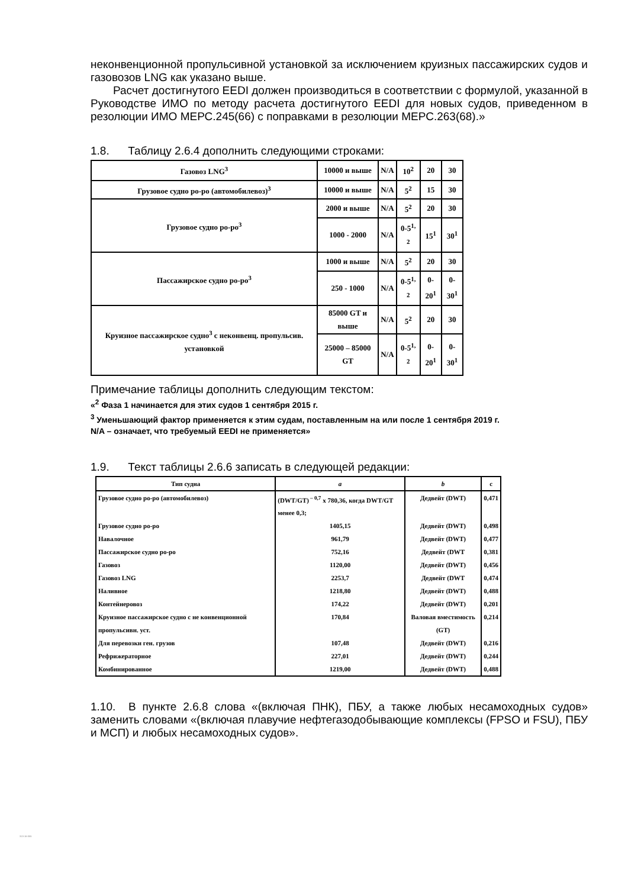неконвенционной пропульсивной установкой за исключением круизных пассажирских судов и газовозов LNG как указано выше.
Расчет достигнутого EEDI должен производиться в соответствии с формулой, указанной в Руководстве ИМО по методу расчета достигнутого EEDI для новых судов, приведенном в резолюции ИМО МЕРС.245(66) с поправками в резолюции МЕРС.263(68).»
1.8. Таблицу 2.6.4 дополнить следующими строками:
| Газовоз LNG<sup>3</sup> | 10000 и выше | N/A | 10<sup>2</sup> | 20 | 30 |
| Грузовое судно ро-ро (автомобилевоз)<sup>3</sup> | 10000 и выше | N/A | 5<sup>2</sup> | 15 | 30 |
| Грузовое судно ро-ро<sup>3</sup> | 2000 и выше | N/A | 5<sup>2</sup> | 20 | 30 |
| | 1000 - 2000 | N/A | 0-5<sup>1, 2</sup> | 15<sup>1</sup> | 30<sup>1</sup> |
| Пассажирское судно ро-ро<sup>3</sup> | 1000 и выше | N/A | 5<sup>2</sup> | 20 | 30 |
| | 250 - 1000 | N/A | 0-5<sup>1, 2</sup> | 0-20<sup>1</sup> | 0-30<sup>1</sup> |
| Круизное пассажирское судно<sup>3</sup> с неконвенц. пропульсив. установкой | 85000 GT и выше | N/A | 5<sup>2</sup> | 20 | 30 |
| | 25000 – 85000 GT | N/A | 0-5<sup>1, 2</sup> | 0-20<sup>1</sup> | 0-30<sup>1</sup> |
Примечание таблицы дополнить следующим текстом:
«<sup>2</sup> Фаза 1 начинается для этих судов 1 сентября 2015 г.
<sup>3</sup> Уменьшающий фактор применяется к этим судам, поставленным на или после 1 сентября 2019 г.
N/A – означает, что требуемый EEDI не применяется»
1.9. Текст таблицы 2.6.6 записать в следующей редакции:
| Тип судна | a | b | c |
| --- | --- | --- | --- |
| Грузовое судно ро-ро (автомобилевоз) | (DWT/GT)<sup>– 0,7</sup> x 780,36, когда DWT/GT менее 0,3; | Дедвейт (DWT) | 0,471 |
| Грузовое судно ро-ро | 1405,15 | Дедвейт (DWT) | 0,498 |
| Навалочное | 961,79 | Дедвейт (DWT) | 0,477 |
| Пассажирское судно ро-ро | 752,16 | Дедвейт (DWT | 0,381 |
| Газовоз | 1120,00 | Дедвейт (DWT) | 0,456 |
| Газовоз LNG | 2253,7 | Дедвейт (DWT | 0,474 |
| Наливное | 1218,80 | Дедвейт (DWT) | 0,488 |
| Контейнеровоз | 174,22 | Дедвейт (DWT) | 0,201 |
| Круизное пассажирское судно с не конвенционной пропульсивн. уст. | 170,84 | Валовая вместимость (GT) | 0,214 |
| Для перевозки ген. грузов | 107,48 | Дедвейт (DWT) | 0,216 |
| Рефрижераторное | 227,01 | Дедвейт (DWT) | 0,244 |
| Комбинированное | 1219,00 | Дедвейт (DWT) | 0,488 |
1.10. В пункте 2.6.8 слова «(включая ПНК), ПБУ, а также любых несамоходных судов» заменить словами «(включая плавучие нефтегазодобывающие комплексы (FPSO и FSU), ПБУ и МСП) и любых несамоходных судов».
313-16-055